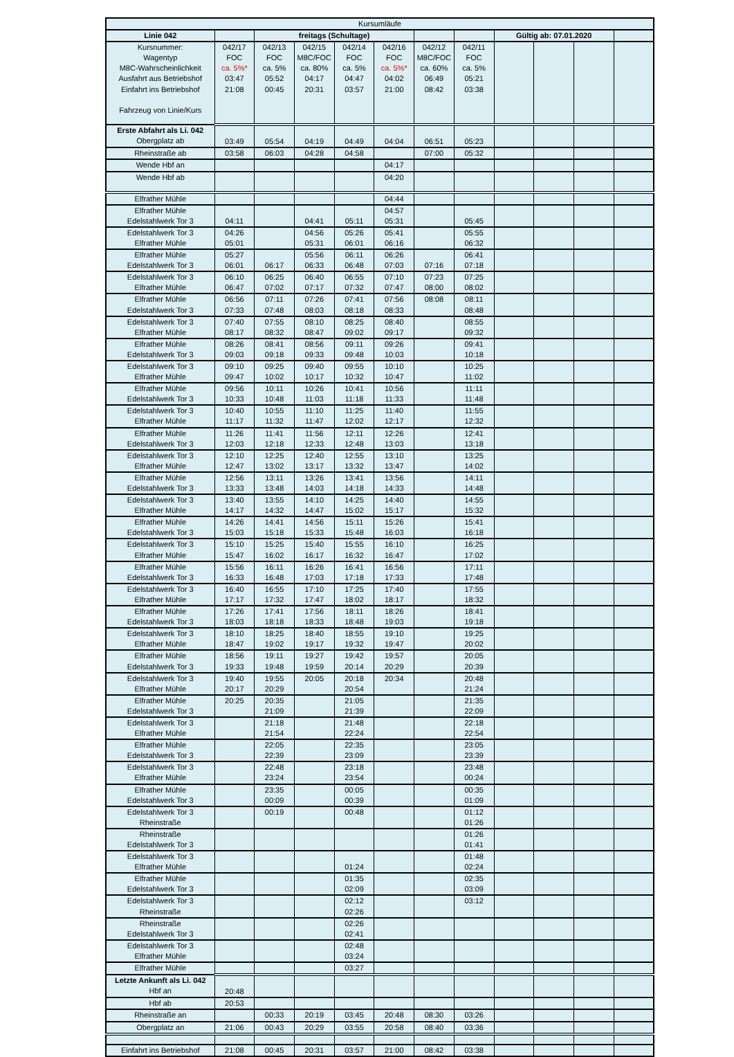| Kursumläufe | | | | | | | | | | | |
| Linie 042 | | freitags (Schultage) | | | | | | Gültig ab: 07.01.2020 | | | |
| Kursnummer: Wagentyp M8C-Wahrscheinlichkeit Ausfahrt aus Betriebshof Einfahrt ins Betriebshof Fahrzeug von Linie/Kurs | 042/17 FOC ca. 5%* 03:47 21:08 | 042/13 FOC ca. 5% 05:52 00:45 | 042/15 M8C/FOC ca. 80% 04:17 20:31 | 042/14 FOC ca. 5% 04:47 03:57 | 042/16 FOC ca. 5%* 04:02 21:00 | 042/12 M8C/FOC ca. 60% 06:49 08:42 | 042/11 FOC ca. 5% 05:21 03:38 | | | | |
| Erste Abfahrt als Li. 042 Obergplatz ab | 03:49 | 05:54 | 04:19 | 04:49 | 04:04 | 06:51 | 05:23 | | | | |
| Rheinstraße ab | 03:58 | 06:03 | 04:28 | 04:58 | | 07:00 | 05:32 | | | | |
| Wende Hbf an | | | | | 04:17 | | | | | | |
| Wende Hbf ab | | | | | 04:20 | | | | | | |
| Elfrather Mühle | | | | | 04:44 | | | | | | |
| Elfrather Mühle Edelstahlwerk Tor 3 | 04:11 | | 04:41 | 05:11 | 04:57 05:31 | | 05:45 | | | | |
| Edelstahlwerk Tor 3 Elfrather Mühle | 04:26 05:01 | | 04:56 05:31 | 05:26 06:01 | 05:41 06:16 | | 05:55 06:32 | | | | |
| Elfrather Mühle Edelstahlwerk Tor 3 | 05:27 06:01 | 06:17 | 05:56 06:33 | 06:11 06:48 | 06:26 07:03 | 07:16 | 06:41 07:18 | | | | |
| Edelstahlwerk Tor 3 Elfrather Mühle | 06:10 06:47 | 06:25 07:02 | 06:40 07:17 | 06:55 07:32 | 07:10 07:47 | 07:23 08:00 | 07:25 08:02 | | | | |
| Elfrather Mühle Edelstahlwerk Tor 3 | 06:56 07:33 | 07:11 07:48 | 07:26 08:03 | 07:41 08:18 | 07:56 08:33 | 08:08 | 08:11 08:48 | | | | |
| Edelstahlwerk Tor 3 Elfrather Mühle | 07:40 08:17 | 07:55 08:32 | 08:10 08:47 | 08:25 09:02 | 08:40 09:17 | | 08:55 09:32 | | | | |
| Elfrather Mühle Edelstahlwerk Tor 3 | 08:26 09:03 | 08:41 09:18 | 08:56 09:33 | 09:11 09:48 | 09:26 10:03 | | 09:41 10:18 | | | | |
| Edelstahlwerk Tor 3 Elfrather Mühle | 09:10 09:47 | 09:25 10:02 | 09:40 10:17 | 09:55 10:32 | 10:10 10:47 | | 10:25 11:02 | | | | |
| Elfrather Mühle Edelstahlwerk Tor 3 | 09:56 10:33 | 10:11 10:48 | 10:26 11:03 | 10:41 11:18 | 10:56 11:33 | | 11:11 11:48 | | | | |
| Edelstahlwerk Tor 3 Elfrather Mühle | 10:40 11:17 | 10:55 11:32 | 11:10 11:47 | 11:25 12:02 | 11:40 12:17 | | 11:55 12:32 | | | | |
| Elfrather Mühle Edelstahlwerk Tor 3 | 11:26 12:03 | 11:41 12:18 | 11:56 12:33 | 12:11 12:48 | 12:26 13:03 | | 12:41 13:18 | | | | |
| Edelstahlwerk Tor 3 Elfrather Mühle | 12:10 12:47 | 12:25 13:02 | 12:40 13:17 | 12:55 13:32 | 13:10 13:47 | | 13:25 14:02 | | | | |
| Elfrather Mühle Edelstahlwerk Tor 3 | 12:56 13:33 | 13:11 13:48 | 13:26 14:03 | 13:41 14:18 | 13:56 14:33 | | 14:11 14:48 | | | | |
| Edelstahlwerk Tor 3 Elfrather Mühle | 13:40 14:17 | 13:55 14:32 | 14:10 14:47 | 14:25 15:02 | 14:40 15:17 | | 14:55 15:32 | | | | |
| Elfrather Mühle Edelstahlwerk Tor 3 | 14:26 15:03 | 14:41 15:18 | 14:56 15:33 | 15:11 15:48 | 15:26 16:03 | | 15:41 16:18 | | | | |
| Edelstahlwerk Tor 3 Elfrather Mühle | 15:10 15:47 | 15:25 16:02 | 15:40 16:17 | 15:55 16:32 | 16:10 16:47 | | 16:25 17:02 | | | | |
| Elfrather Mühle Edelstahlwerk Tor 3 | 15:56 16:33 | 16:11 16:48 | 16:26 17:03 | 16:41 17:18 | 16:56 17:33 | | 17:11 17:48 | | | | |
| Edelstahlwerk Tor 3 Elfrather Mühle | 16:40 17:17 | 16:55 17:32 | 17:10 17:47 | 17:25 18:02 | 17:40 18:17 | | 17:55 18:32 | | | | |
| Elfrather Mühle Edelstahlwerk Tor 3 | 17:26 18:03 | 17:41 18:18 | 17:56 18:33 | 18:11 18:48 | 18:26 19:03 | | 18:41 19:18 | | | | |
| Edelstahlwerk Tor 3 Elfrather Mühle | 18:10 18:47 | 18:25 19:02 | 18:40 19:17 | 18:55 19:32 | 19:10 19:47 | | 19:25 20:02 | | | | |
| Elfrather Mühle Edelstahlwerk Tor 3 | 18:56 19:33 | 19:11 19:48 | 19:27 19:59 | 19:42 20:14 | 19:57 20:29 | | 20:05 20:39 | | | | |
| Edelstahlwerk Tor 3 Elfrather Mühle | 19:40 20:17 | 19:55 20:29 | 20:05 | 20:18 20:54 | 20:34 | | 20:48 21:24 | | | | |
| Elfrather Mühle Edelstahlwerk Tor 3 | 20:25 | 20:35 21:09 | | 21:05 21:39 | | | 21:35 22:09 | | | | |
| Edelstahlwerk Tor 3 Elfrather Mühle | | 21:18 21:54 | | 21:48 22:24 | | | 22:18 22:54 | | | | |
| Elfrather Mühle Edelstahlwerk Tor 3 | | 22:05 22:39 | | 22:35 23:09 | | | 23:05 23:39 | | | | |
| Edelstahlwerk Tor 3 Elfrather Mühle | | 22:48 23:24 | | 23:18 23:54 | | | 23:48 00:24 | | | | |
| Elfrather Mühle Edelstahlwerk Tor 3 | | 23:35 00:09 | | 00:05 00:39 | | | 00:35 01:09 | | | | |
| Edelstahlwerk Tor 3 Rheinstraße | | 00:19 | | 00:48 | | | 01:12 01:26 | | | | |
| Rheinstraße Edelstahlwerk Tor 3 | | | | | | | 01:26 01:41 | | | | |
| Edelstahlwerk Tor 3 Elfrather Mühle | | | | 01:24 | | | 01:48 02:24 | | | | |
| Elfrather Mühle Edelstahlwerk Tor 3 | | | | 01:35 02:09 | | | 02:35 03:09 | | | | |
| Edelstahlwerk Tor 3 Rheinstraße | | | | 02:12 02:26 | | | 03:12 | | | | |
| Rheinstraße Edelstahlwerk Tor 3 | | | | 02:26 02:41 | | | | | | | |
| Edelstahlwerk Tor 3 Elfrather Mühle | | | | 02:48 03:24 | | | | | | | |
| Elfrather Mühle | | | | 03:27 | | | | | | | |
| Letzte Ankunft als Li. 042 Hbf an | 20:48 | | | | | | | | | | |
| Hbf ab | 20:53 | | | | | | | | | | |
| Rheinstraße an | | 00:33 | 20:19 | 03:45 | 20:48 | 08:30 | 03:26 | | | | |
| Obergplatz an | 21:06 | 00:43 | 20:29 | 03:55 | 20:58 | 08:40 | 03:36 | | | | |
| Einfahrt ins Betriebshof | 21:08 | 00:45 | 20:31 | 03:57 | 21:00 | 08:42 | 03:38 | | | | |